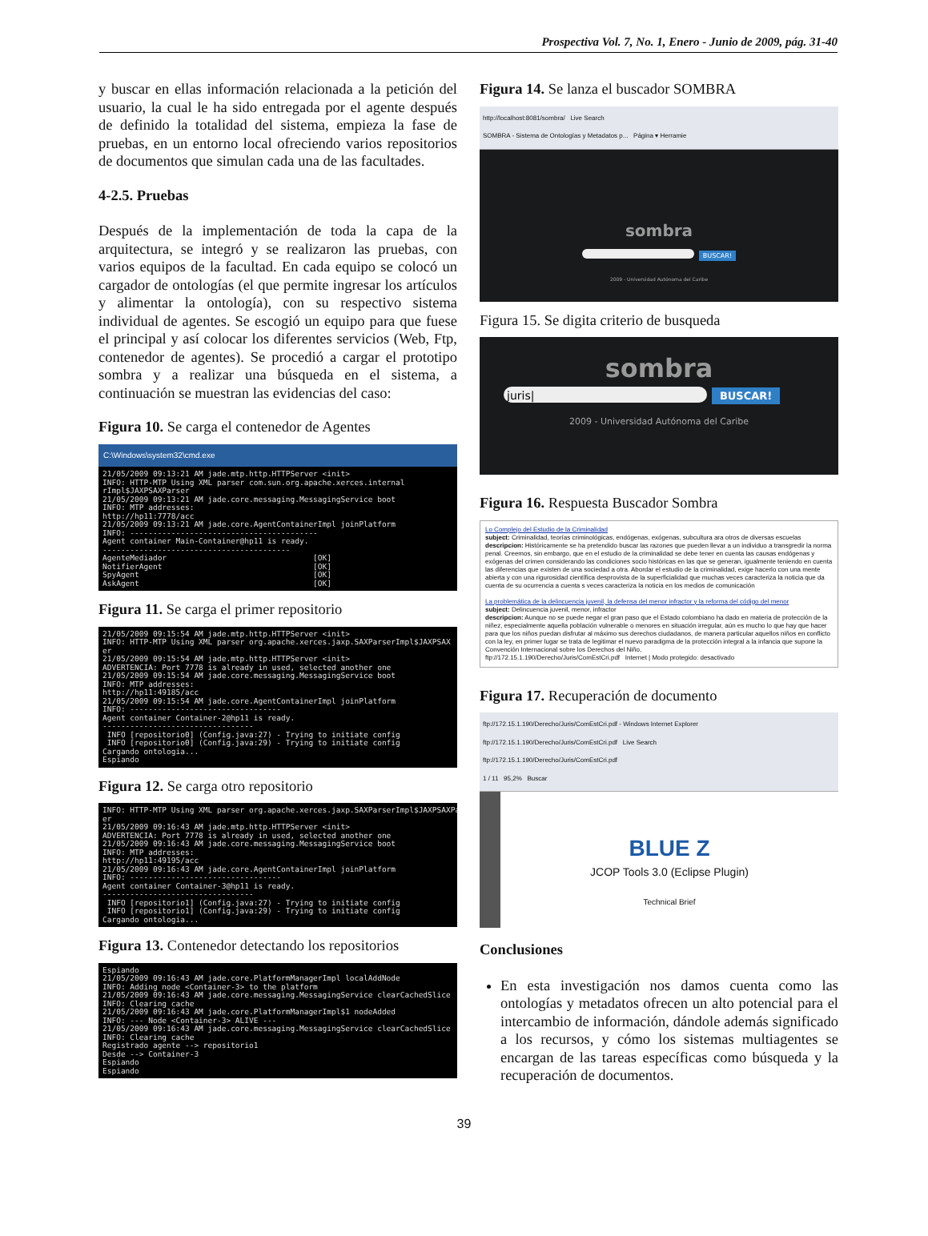Prospectiva Vol. 7, No. 1, Enero - Junio de 2009, pág. 31-40
y buscar en ellas información relacionada a la petición del usuario, la cual le ha sido entregada por el agente después de definido la totalidad del sistema, empieza la fase de pruebas, en un entorno local ofreciendo varios repositorios de documentos que simulan cada una de las facultades.
4-2.5. Pruebas
Después de la implementación de toda la capa de la arquitectura, se integró y se realizaron las pruebas, con varios equipos de la facultad. En cada equipo se colocó un cargador de ontologías (el que permite ingresar los artículos y alimentar la ontología), con su respectivo sistema individual de agentes. Se escogió un equipo para que fuese el principal y así colocar los diferentes servicios (Web, Ftp, contenedor de agentes). Se procedió a cargar el prototipo sombra y a realizar una búsqueda en el sistema, a continuación se muestran las evidencias del caso:
Figura 10. Se carga el contenedor de Agentes
C:\Windows\system32\cmd.exe
21/05/2009 09:13:21 AM jade.mtp.http.HTTPServer <init> INFO: HTTP-MTP Using XML parser com.sun.org.apache.xerces.internal rImpl$JAXPSAXParser 21/05/2009 09:13:21 AM jade.core.messaging.MessagingService boot INFO: MTP addresses: http://hp11:7778/acc 21/05/2009 09:13:21 AM jade.core.AgentContainerImpl joinPlatform INFO: ----------------------------------------- Agent container Main-Container@hp11 is ready. ----------------------------------------- AgenteMediador [OK] NotifierAgent [OK] SpyAgent [OK] AskAgent [OK]
Figura 11. Se carga el primer repositorio
21/05/2009 09:15:54 AM jade.mtp.http.HTTPServer <init> INFO: HTTP-MTP Using XML parser org.apache.xerces.jaxp.SAXParserImpl$JAXPSAX er 21/05/2009 09:15:54 AM jade.mtp.http.HTTPServer <init> ADVERTENCIA: Port 7778 is already in used, selected another one 21/05/2009 09:15:54 AM jade.core.messaging.MessagingService boot INFO: MTP addresses: http://hp11:49185/acc 21/05/2009 09:15:54 AM jade.core.AgentContainerImpl joinPlatform INFO: --------------------------------- Agent container Container-2@hp11 is ready. --------------------------------- INFO [repositorio0] (Config.java:27) - Trying to initiate config INFO [repositorio0] (Config.java:29) - Trying to initiate config Cargando ontologia... Espiando
Figura 12. Se carga otro repositorio
INFO: HTTP-MTP Using XML parser org.apache.xerces.jaxp.SAXParserImpl$JAXPSAXPa er 21/05/2009 09:16:43 AM jade.mtp.http.HTTPServer <init> ADVERTENCIA: Port 7778 is already in used, selected another one 21/05/2009 09:16:43 AM jade.core.messaging.MessagingService boot INFO: MTP addresses: http://hp11:49195/acc 21/05/2009 09:16:43 AM jade.core.AgentContainerImpl joinPlatform INFO: --------------------------------- Agent container Container-3@hp11 is ready. --------------------------------- INFO [repositorio1] (Config.java:27) - Trying to initiate config INFO [repositorio1] (Config.java:29) - Trying to initiate config Cargando ontologia...
Figura 13. Contenedor detectando los repositorios
Espiando 21/05/2009 09:16:43 AM jade.core.PlatformManagerImpl localAddNode INFO: Adding node <Container-3> to the platform 21/05/2009 09:16:43 AM jade.core.messaging.MessagingService clearCachedSlice INFO: Clearing cache 21/05/2009 09:16:43 AM jade.core.PlatformManagerImpl$1 nodeAdded INFO: --- Node <Container-3> ALIVE --- 21/05/2009 09:16:43 AM jade.core.messaging.MessagingService clearCachedSlice INFO: Clearing cache Registrado agente --> repositorio1 Desde --> Container-3 Espiando Espiando
Figura 14. Se lanza el buscador SOMBRA
http://localhost:8081/sombra/ Live Search
SOMBRA - Sistema de Ontologías y Metadatos p... Página ▾ Herramie
sombra
BUSCAR!
2009 - Universidad Autónoma del Caribe
Figura 15. Se digita criterio de busqueda
sombra
juris| BUSCAR!
2009 - Universidad Autónoma del Caribe
Figura 16. Respuesta Buscador Sombra
Lo Complejo del Estudio de la Criminalidad
subject: Criminalidad, teorías criminológicas, endógenas, exógenas, subcultura ara otros de diversas escuelas
descripcion: Históricamente se ha pretendido buscar las razones que pueden llevar a un individuo a transgredir la norma penal. Creemos, sin embargo, que en el estudio de la criminalidad se debe tener en cuenta las causas endógenas y exógenas del crimen considerando las condiciones socio históricas en las que se generan, igualmente teniendo en cuenta las diferencias que existen de una sociedad a otra. Abordar el estudio de la criminalidad, exige hacerlo con una mente abierta y con una rigurosidad científica desprovista de la superficialidad que muchas veces caracteriza la noticia que da cuenta de su ocurrencia a cuenta s veces caracteriza la noticia en los medios de comunicación
La problemática de la delincuencia juvenil, la defensa del menor infractor y la reforma del código del menor
subject: Delincuencia juvenil, menor, infractor
descripcion: Aunque no se puede negar el gran paso que el Estado colombiano ha dado en materia de protección de la niñez, especialmente aquella población vulnerable o menores en situación irregular, aún es mucho lo que hay que hacer para que los niños puedan disfrutar al máximo sus derechos ciudadanos, de manera particular aquellos niños en conflicto con la ley, en primer lugar se trata de legitimar el nuevo paradigma de la protección integral a la infancia que supone la Convención Internacional sobre los Derechos del Niño,
ftp://172.15.1.190/Derecho/Juris/ComEstCri.pdf Internet | Modo protegido: desactivado
Figura 17. Recuperación de documento
ftp://172.15.1.190/Derecho/Juris/ComEstCri.pdf - Windows Internet Explorer
ftp://172.15.1.190/Derecho/Juris/ComEstCri.pdf Live Search
ftp://172.15.1.190/Derecho/Juris/ComEstCri.pdf
1 / 11 95,2% Buscar
BLUE Z
JCOP Tools 3.0 (Eclipse Plugin)
Technical Brief
Conclusiones
En esta investigación nos damos cuenta como las ontologías y metadatos ofrecen un alto potencial para el intercambio de información, dándole además significado a los recursos, y cómo los sistemas multiagentes se encargan de las tareas específicas como búsqueda y la recuperación de documentos.
39